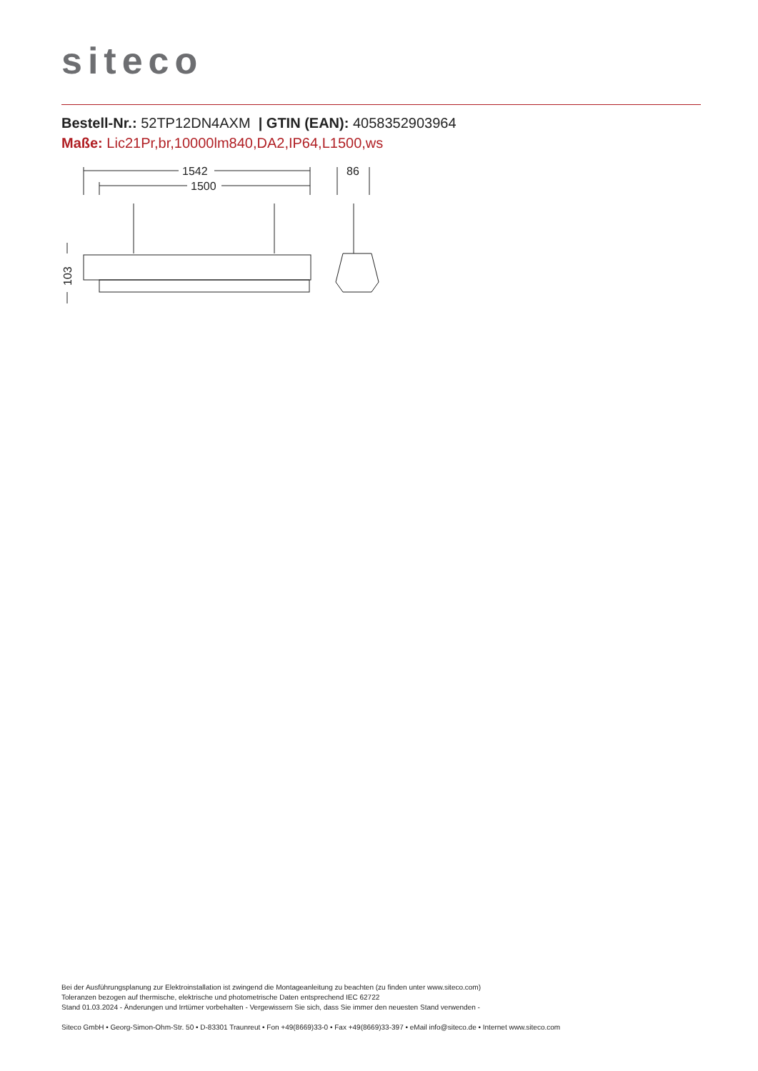siteco
Bestell-Nr.: 52TP12DN4AXM | GTIN (EAN): 4058352903964
Maße: Lic21Pr,br,10000lm840,DA2,IP64,L1500,ws
1542
1500
86
103
Bei der Ausführungsplanung zur Elektroinstallation ist zwingend die Montageanleitung zu beachten (zu finden unter www.siteco.com)
Toleranzen bezogen auf thermische, elektrische und photometrische Daten entsprechend IEC 62722
Stand 01.03.2024 - Änderungen und Irrtümer vorbehalten - Vergewissern Sie sich, dass Sie immer den neuesten Stand verwenden -
Siteco GmbH • Georg-Simon-Ohm-Str. 50 • D-83301 Traunreut • Fon +49(8669)33-0 • Fax +49(8669)33-397 • eMail info@siteco.de • Internet www.siteco.com